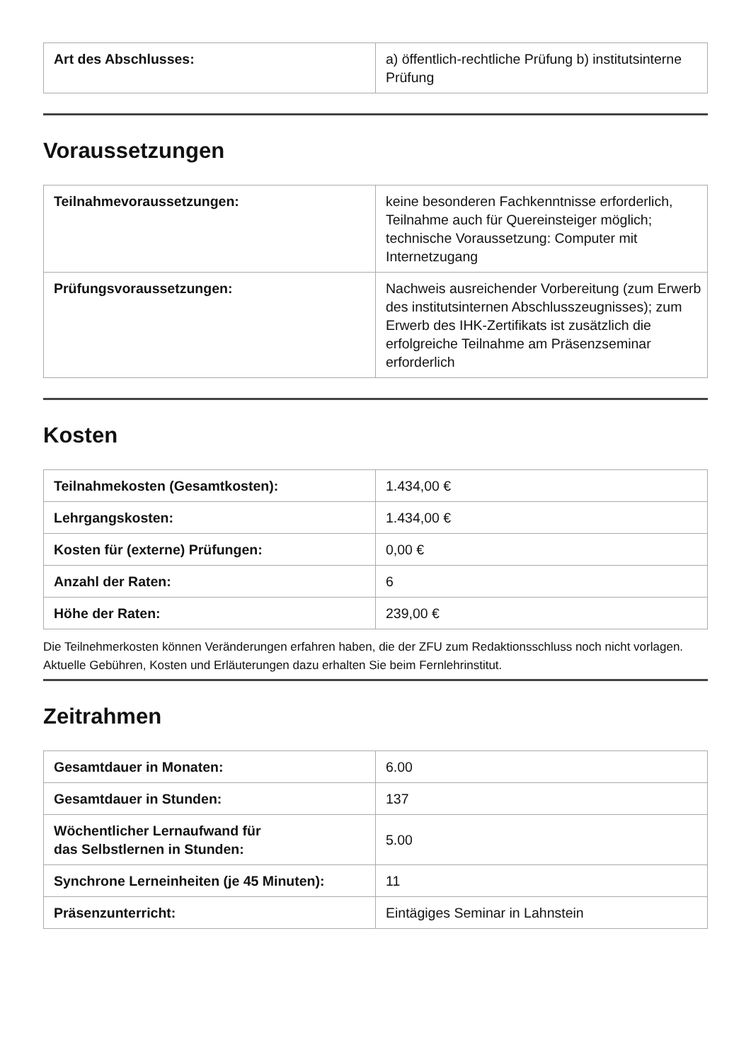| Art des Abschlusses: | a) öffentlich-rechtliche Prüfung b) institutsinterne Prüfung |
Voraussetzungen
| Teilnahmevoraussetzungen: | keine besonderen Fachkenntnisse erforderlich, Teilnahme auch für Quereinsteiger möglich; technische Voraussetzung: Computer mit Internetzugang |
| Prüfungsvoraussetzungen: | Nachweis ausreichender Vorbereitung (zum Erwerb des institutsinternen Abschlusszeugnisses); zum Erwerb des IHK-Zertifikats ist zusätzlich die erfolgreiche Teilnahme am Präsenzseminar erforderlich |
Kosten
| Teilnahmekosten (Gesamtkosten): | 1.434,00 € |
| Lehrgangskosten: | 1.434,00 € |
| Kosten für (externe) Prüfungen: | 0,00 € |
| Anzahl der Raten: | 6 |
| Höhe der Raten: | 239,00 € |
Die Teilnehmerkosten können Veränderungen erfahren haben, die der ZFU zum Redaktionsschluss noch nicht vorlagen. Aktuelle Gebühren, Kosten und Erläuterungen dazu erhalten Sie beim Fernlehrinstitut.
Zeitrahmen
| Gesamtdauer in Monaten: | 6.00 |
| Gesamtdauer in Stunden: | 137 |
| Wöchentlicher Lernaufwand für das Selbstlernen in Stunden: | 5.00 |
| Synchrone Lerneinheiten (je 45 Minuten): | 11 |
| Präsenzunterricht: | Eintägiges Seminar in Lahnstein |